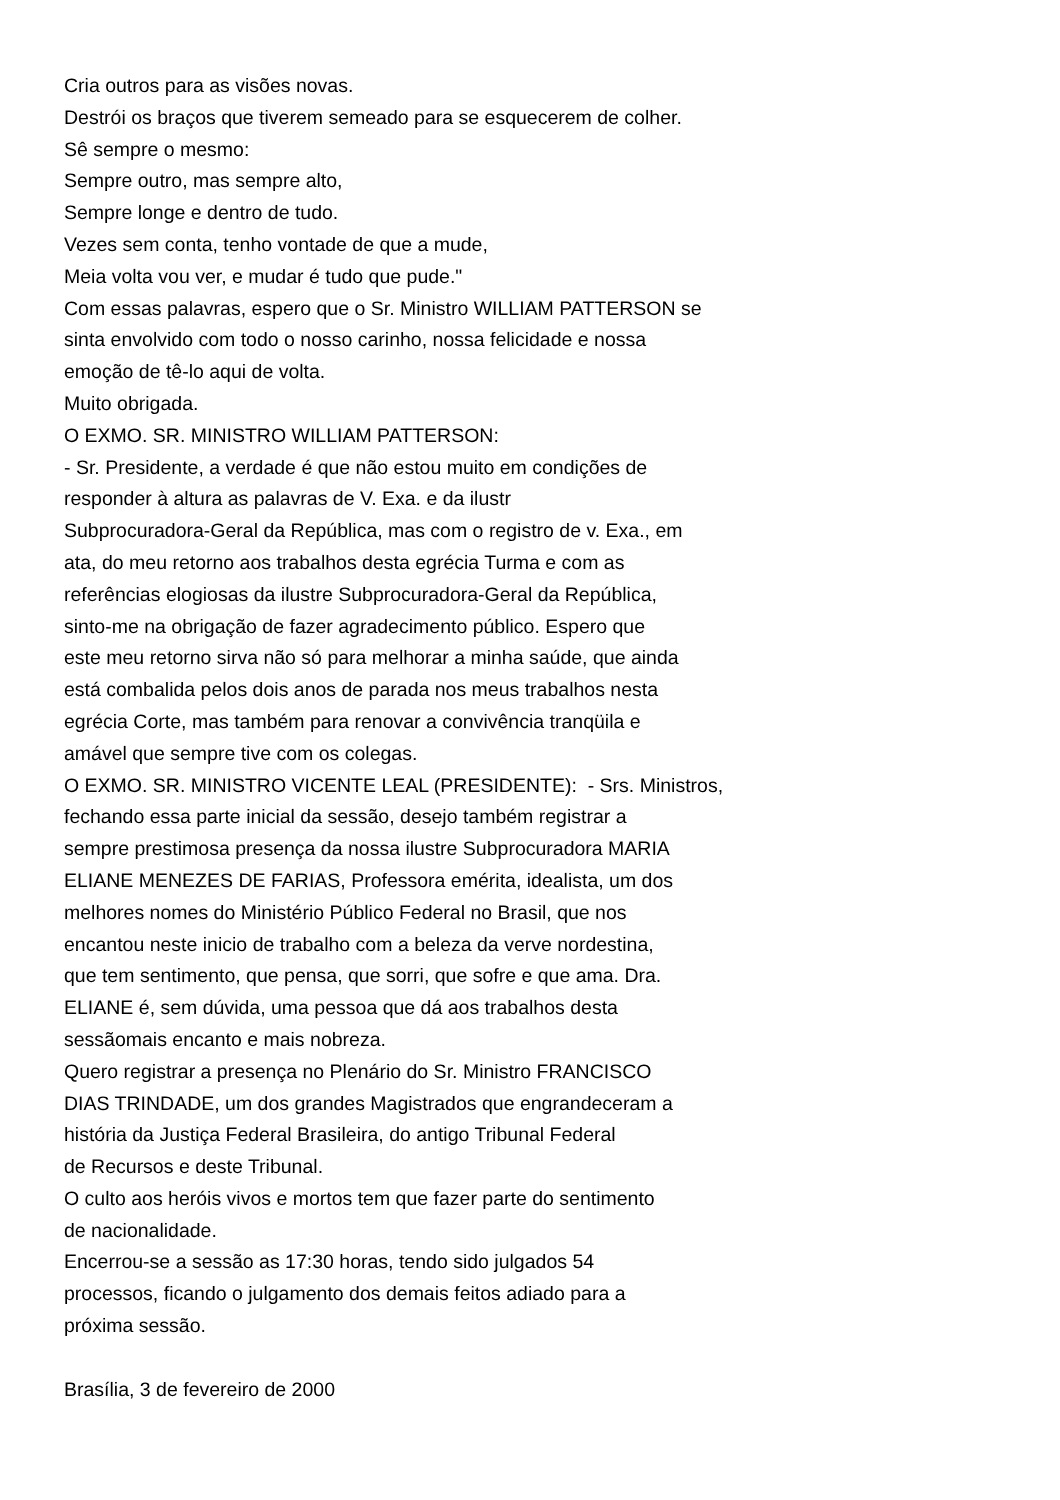Cria outros para as visões novas.
Destrói os braços que tiverem semeado para se esquecerem de colher.
Sê sempre o mesmo:
Sempre outro, mas sempre alto,
Sempre longe e dentro de tudo.
Vezes sem conta, tenho vontade de que a mude,
Meia volta vou ver, e mudar é tudo que pude."
Com essas palavras, espero que o Sr. Ministro WILLIAM PATTERSON se
sinta envolvido com todo o nosso carinho, nossa felicidade e nossa
emoção de tê-lo aqui de volta.
Muito obrigada.
O EXMO. SR. MINISTRO WILLIAM PATTERSON:
- Sr. Presidente, a verdade é que não estou muito em condições de
responder à altura as palavras de V. Exa. e da ilustr
Subprocuradora-Geral da República, mas com o registro de v. Exa., em
ata, do meu retorno aos trabalhos desta egrécia Turma e com as
referências elogiosas da ilustre Subprocuradora-Geral da República,
sinto-me na obrigação de fazer agradecimento público. Espero que
este meu retorno sirva não só para melhorar a minha saúde, que ainda
está combalida pelos dois anos de parada nos meus trabalhos nesta
egrécia Corte, mas também para renovar a convivência tranqüila e
amável que sempre tive com os colegas.
O EXMO. SR. MINISTRO VICENTE LEAL (PRESIDENTE): - Srs. Ministros,
fechando essa parte inicial da sessão, desejo também registrar a
sempre prestimosa presença da nossa ilustre Subprocuradora MARIA
ELIANE MENEZES DE FARIAS, Professora emérita, idealista, um dos
melhores nomes do Ministério Público Federal no Brasil, que nos
encantou neste inicio de trabalho com a beleza da verve nordestina,
que tem sentimento, que pensa, que sorri, que sofre e que ama. Dra.
ELIANE é, sem dúvida, uma pessoa que dá aos trabalhos desta
sessãomais encanto e mais nobreza.
Quero registrar a presença no Plenário do Sr. Ministro FRANCISCO
DIAS TRINDADE, um dos grandes Magistrados que engrandeceram a
história da Justiça Federal Brasileira, do antigo Tribunal Federal
de Recursos e deste Tribunal.
O culto aos heróis vivos e mortos tem que fazer parte do sentimento
de nacionalidade.
Encerrou-se a sessão as 17:30 horas, tendo sido julgados 54
processos, ficando o julgamento dos demais feitos adiado para a
próxima sessão.
Brasília, 3 de fevereiro de 2000